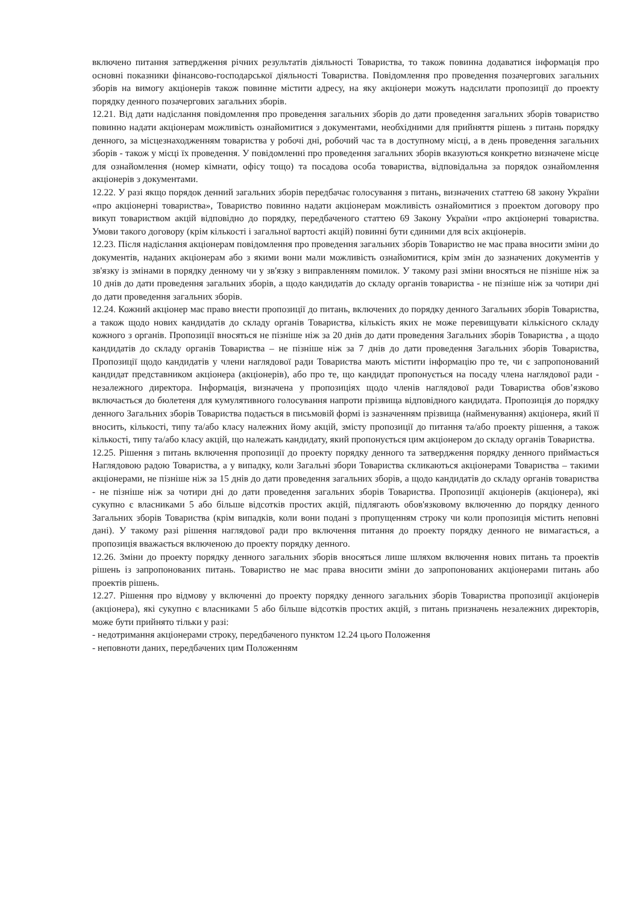включено питання затвердження річних результатів діяльності Товариства, то також повинна додаватися інформація про основні показники фінансово-господарської діяльності Товариства. Повідомлення про проведення позачергових загальних зборів на вимогу акціонерів також повинне містити адресу, на яку акціонери можуть надсилати пропозиції до проекту порядку денного позачергових загальних зборів.
12.21. Від дати надіслання повідомлення про проведення загальних зборів до дати проведення загальних зборів товариство повинно надати акціонерам можливість ознайомитися з документами, необхідними для прийняття рішень з питань порядку денного, за місцезнаходженням товариства у робочі дні, робочий час та в доступному місці, а в день проведення загальних зборів - також у місці їх проведення. У повідомленні про проведення загальних зборів вказуються конкретно визначене місце для ознайомлення (номер кімнати, офісу тощо) та посадова особа товариства, відповідальна за порядок ознайомлення акціонерів з документами.
12.22. У разі якщо порядок денний загальних зборів передбачає голосування з питань, визначених статтею 68 закону України «про акціонерні товариства», Товариство повинно надати акціонерам можливість ознайомитися з проектом договору про викуп товариством акцій відповідно до порядку, передбаченого статтею 69 Закону України «про акціонерні товариства. Умови такого договору (крім кількості і загальної вартості акцій) повинні бути єдиними для всіх акціонерів.
12.23. Після надіслання акціонерам повідомлення про проведення загальних зборів Товариство не має права вносити зміни до документів, наданих акціонерам або з якими вони мали можливість ознайомитися, крім змін до зазначених документів у зв'язку із змінами в порядку денному чи у зв'язку з виправленням помилок. У такому разі зміни вносяться не пізніше ніж за 10 днів до дати проведення загальних зборів, а щодо кандидатів до складу органів товариства - не пізніше ніж за чотири дні до дати проведення загальних зборів.
12.24. Кожний акціонер має право внести пропозиції до питань, включених до порядку денного Загальних зборів Товариства, а також щодо нових кандидатів до складу органів Товариства, кількість яких не може перевищувати кількісного складу кожного з органів. Пропозиції вносяться не пізніше ніж за 20 днів до дати проведення Загальних зборів Товариства , а щодо кандидатів до складу органів Товариства – не пізніше ніж за 7 днів до дати проведення Загальних зборів Товариства, Пропозиції щодо кандидатів у члени наглядової ради Товариства мають містити інформацію про те, чи є запропонований кандидат представником акціонера (акціонерів), або про те, що кандидат пропонується на посаду члена наглядової ради - незалежного директора. Інформація, визначена у пропозиціях щодо членів наглядової ради Товариства обов’язково включається до бюлетеня для кумулятивного голосування напроти прізвища відповідного кандидата. Пропозиція до порядку денного Загальних зборів Товариства подається в письмовій формі із зазначенням прізвища (найменування) акціонера, який її вносить, кількості, типу та/або класу належних йому акцій, змісту пропозиції до питання та/або проекту рішення, а також кількості, типу та/або класу акцій, що належать кандидату, який пропонується цим акціонером до складу органів Товариства.
12.25. Рішення з питань включення пропозиції до проекту порядку денного та затвердження порядку денного приймається Наглядовою радою Товариства, а у випадку, коли Загальні збори Товариства скликаються акціонерами Товариства – такими акціонерами, не пізніше ніж за 15 днів до дати проведення загальних зборів, а щодо кандидатів до складу органів товариства - не пізніше ніж за чотири дні до дати проведення загальних зборів Товариства. Пропозиції акціонерів (акціонера), які сукупно є власниками 5 або більше відсотків простих акцій, підлягають обов'язковому включенню до порядку денного Загальних зборів Товариства (крім випадків, коли вони подані з пропущенням строку чи коли пропозиція містить неповні дані). У такому разі рішення наглядової ради про включення питання до проекту порядку денного не вимагається, а пропозиція вважається включеною до проекту порядку денного.
12.26. Зміни до проекту порядку денного загальних зборів вносяться лише шляхом включення нових питань та проектів рішень із запропонованих питань. Товариство не має права вносити зміни до запропонованих акціонерами питань або проектів рішень.
12.27. Рішення про відмову у включенні до проекту порядку денного загальних зборів Товариства пропозиції акціонерів (акціонера), які сукупно є власниками 5 або більше відсотків простих акцій, з питань призначень незалежних директорів, може бути прийнято тільки у разі:
- недотримання акціонерами строку, передбаченого пунктом 12.24 цього Положення
- неповноти даних, передбачених цим Положенням